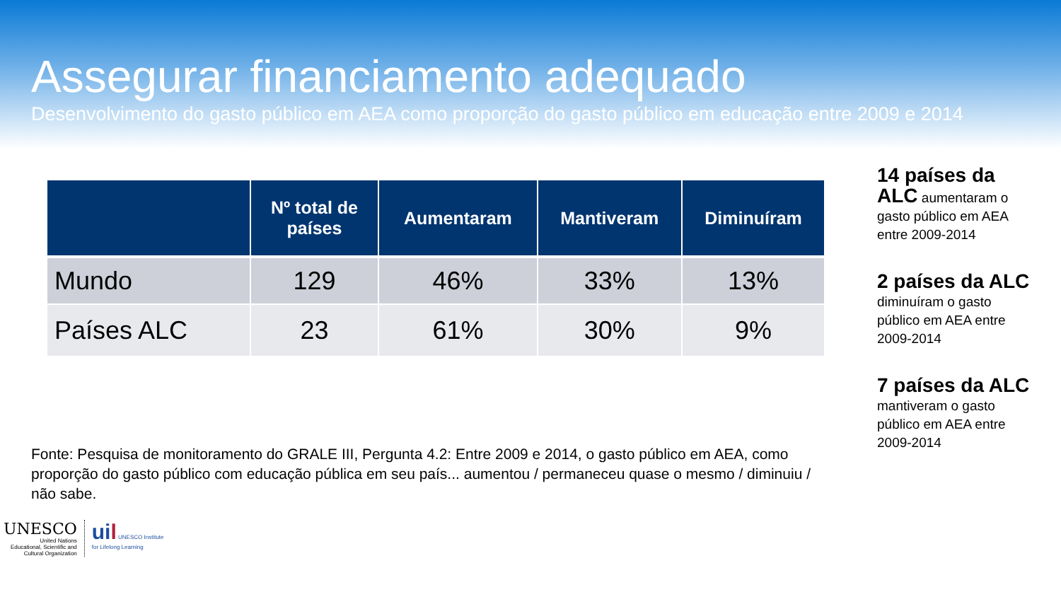Assegurar financiamento adequado
Desenvolvimento do gasto público em AEA como proporção do gasto público em educação entre 2009 e 2014
| | Nº total de países | Aumentaram | Mantiveram | Diminuíram |
| --- | --- | --- | --- | --- |
| Mundo | 129 | 46% | 33% | 13% |
| Países ALC | 23 | 61% | 30% | 9% |
Fonte: Pesquisa de monitoramento do GRALE III, Pergunta 4.2: Entre 2009 e 2014, o gasto público em AEA, como proporção do gasto público com educação pública em seu país... aumentou / permaneceu quase o mesmo / diminuiu / não sabe.
14 países da ALC aumentaram o gasto público em AEA entre 2009-2014
2 países da ALC
diminuíram o gasto público em AEA entre 2009-2014
7 países da ALC
mantiveram o gasto público em AEA entre 2009-2014
UNESCO
United Nations
Educational, Scientific and
Cultural Organization
uil UNESCO Institute
for Lifelong Learning